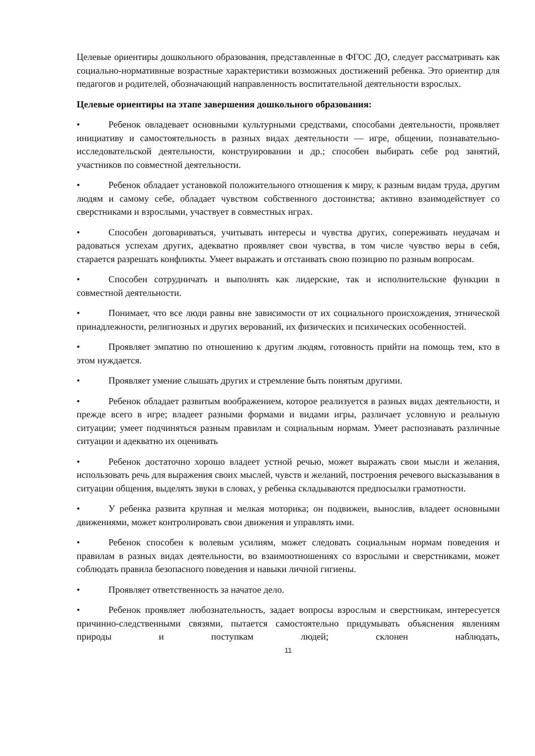Целевые ориентиры дошкольного образования, представленные в ФГОС ДО, следует рассматривать как социально-нормативные возрастные характеристики возможных достижений ребенка. Это ориентир для педагогов и родителей, обозначающий направленность воспитательной деятельности взрослых.
Целевые ориентиры на этапе завершения дошкольного образования:
• Ребенок овладевает основными культурными средствами, способами деятельности, проявляет инициативу и самостоятельность в разных видах деятельности — игре, общении, познавательно-исследовательской деятельности, конструировании и др.; способен выбирать себе род занятий, участников по совместной деятельности.
• Ребенок обладает установкой положительного отношения к миру, к разным видам труда, другим людям и самому себе, обладает чувством собственного достоинства; активно взаимодействует со сверстниками и взрослыми, участвует в совместных играх.
• Способен договариваться, учитывать интересы и чувства других, сопереживать неудачам и радоваться успехам других, адекватно проявляет свои чувства, в том числе чувство веры в себя, старается разрешать конфликты. Умеет выражать и отстаивать свою позицию по разным вопросам.
• Способен сотрудничать и выполнять как лидерские, так и исполнительские функции в совместной деятельности.
• Понимает, что все люди равны вне зависимости от их социального происхождения, этнической принадлежности, религиозных и других верований, их физических и психических особенностей.
• Проявляет эмпатию по отношению к другим людям, готовность прийти на помощь тем, кто в этом нуждается.
• Проявляет умение слышать других и стремление быть понятым другими.
• Ребенок обладает развитым воображением, которое реализуется в разных видах деятельности, и прежде всего в игре; владеет разными формами и видами игры, различает условную и реальную ситуации; умеет подчиняться разным правилам и социальным нормам. Умеет распознавать различные ситуации и адекватно их оценивать
• Ребенок достаточно хорошо владеет устной речью, может выражать свои мысли и желания, использовать речь для выражения своих мыслей, чувств и желаний, построения речевого высказывания в ситуации общения, выделять звуки в словах, у ребенка складываются предпосылки грамотности.
• У ребенка развита крупная и мелкая моторика; он подвижен, вынослив, владеет основными движениями, может контролировать свои движения и управлять ими.
• Ребенок способен к волевым усилиям, может следовать социальным нормам поведения и правилам в разных видах деятельности, во взаимоотношениях со взрослыми и сверстниками, может соблюдать правила безопасного поведения и навыки личной гигиены.
• Проявляет ответственность за начатое дело.
• Ребенок проявляет любознательность, задает вопросы взрослым и сверстникам, интересуется причинно-следственными связями, пытается самостоятельно придумывать объяснения явлениям природы и поступкам людей; склонен наблюдать,
11